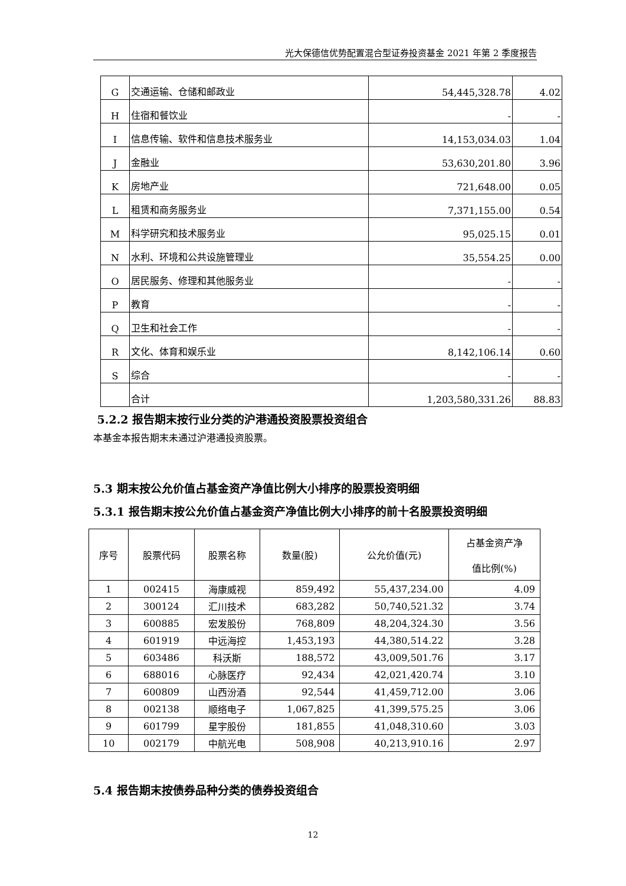光大保德信优势配置混合型证券投资基金 2021 年第 2 季度报告
| G | 交通运输、仓储和邮政业 | 54,445,328.78 | 4.02 |
| H | 住宿和餐饮业 | - | - |
| I | 信息传输、软件和信息技术服务业 | 14,153,034.03 | 1.04 |
| J | 金融业 | 53,630,201.80 | 3.96 |
| K | 房地产业 | 721,648.00 | 0.05 |
| L | 租赁和商务服务业 | 7,371,155.00 | 0.54 |
| M | 科学研究和技术服务业 | 95,025.15 | 0.01 |
| N | 水利、环境和公共设施管理业 | 35,554.25 | 0.00 |
| O | 居民服务、修理和其他服务业 | - | - |
| P | 教育 | - | - |
| Q | 卫生和社会工作 | - | - |
| R | 文化、体育和娱乐业 | 8,142,106.14 | 0.60 |
| S | 综合 | - | - |
| | 合计 | 1,203,580,331.26 | 88.83 |
5.2.2 报告期末按行业分类的沪港通投资股票投资组合
本基金本报告期末未通过沪港通投资股票。
5.3 期末按公允价值占基金资产净值比例大小排序的股票投资明细
5.3.1 报告期末按公允价值占基金资产净值比例大小排序的前十名股票投资明细
| 序号 | 股票代码 | 股票名称 | 数量(股) | 公允价值(元) | 占基金资产净 值比例(%) |
| --- | --- | --- | --- | --- | --- |
| 1 | 002415 | 海康威视 | 859,492 | 55,437,234.00 | 4.09 |
| 2 | 300124 | 汇川技术 | 683,282 | 50,740,521.32 | 3.74 |
| 3 | 600885 | 宏发股份 | 768,809 | 48,204,324.30 | 3.56 |
| 4 | 601919 | 中远海控 | 1,453,193 | 44,380,514.22 | 3.28 |
| 5 | 603486 | 科沃斯 | 188,572 | 43,009,501.76 | 3.17 |
| 6 | 688016 | 心脉医疗 | 92,434 | 42,021,420.74 | 3.10 |
| 7 | 600809 | 山西汾酒 | 92,544 | 41,459,712.00 | 3.06 |
| 8 | 002138 | 顺络电子 | 1,067,825 | 41,399,575.25 | 3.06 |
| 9 | 601799 | 星宇股份 | 181,855 | 41,048,310.60 | 3.03 |
| 10 | 002179 | 中航光电 | 508,908 | 40,213,910.16 | 2.97 |
5.4 报告期末按债券品种分类的债券投资组合
12